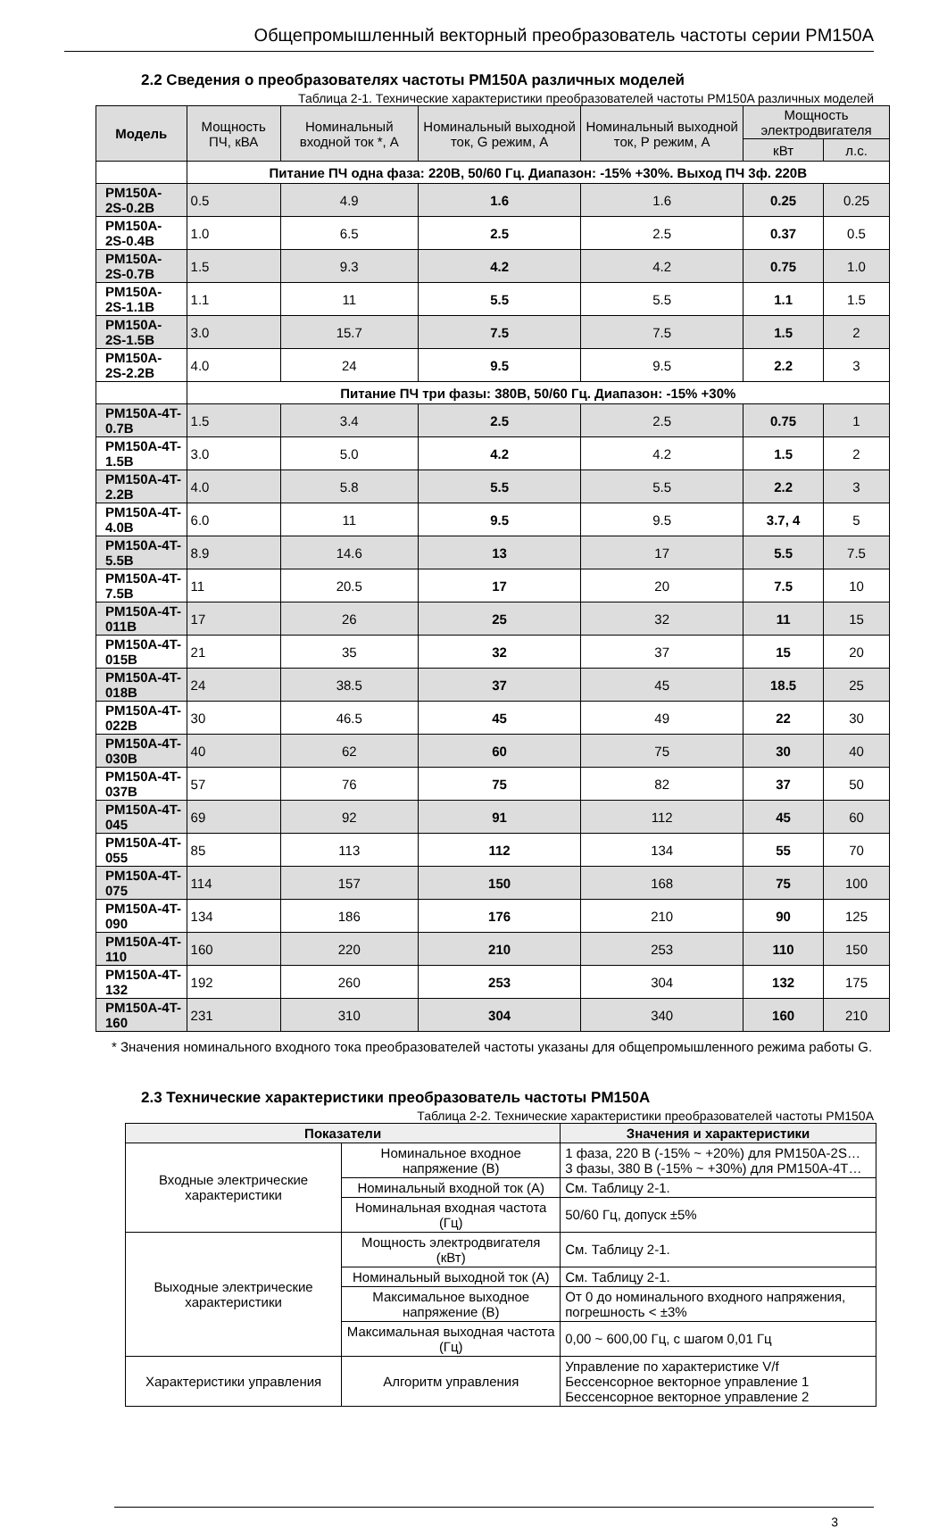Общепромышленный векторный преобразователь частоты серии PM150A
2.2 Сведения о преобразователях частоты PM150A различных моделей
Таблица 2-1. Технические характеристики преобразователей частоты PM150A различных моделей
| Модель | Мощность ПЧ, кВА | Номинальный входной ток *, А | Номинальный выходной ток, G режим, А | Номинальный выходной ток, Р режим, А | Мощность электродвигателя | |
| --- | --- | --- | --- | --- | --- | --- |
| | | | | | кВт | л.с. |
| | Питание ПЧ одна фаза: 220В, 50/60 Гц. Диапазон: -15% +30%. Выход ПЧ 3ф. 220В | | | | | |
| PM150A-2S-0.2B | 0.5 | 4.9 | 1.6 | 1.6 | 0.25 | 0.25 |
| PM150A-2S-0.4B | 1.0 | 6.5 | 2.5 | 2.5 | 0.37 | 0.5 |
| PM150A-2S-0.7B | 1.5 | 9.3 | 4.2 | 4.2 | 0.75 | 1.0 |
| PM150A-2S-1.1B | 1.1 | 11 | 5.5 | 5.5 | 1.1 | 1.5 |
| PM150A-2S-1.5B | 3.0 | 15.7 | 7.5 | 7.5 | 1.5 | 2 |
| PM150A-2S-2.2B | 4.0 | 24 | 9.5 | 9.5 | 2.2 | 3 |
| | Питание ПЧ три фазы: 380В, 50/60 Гц. Диапазон: -15% +30% | | | | | |
| PM150A-4T-0.7B | 1.5 | 3.4 | 2.5 | 2.5 | 0.75 | 1 |
| PM150A-4T-1.5B | 3.0 | 5.0 | 4.2 | 4.2 | 1.5 | 2 |
| PM150A-4T-2.2B | 4.0 | 5.8 | 5.5 | 5.5 | 2.2 | 3 |
| PM150A-4T-4.0B | 6.0 | 11 | 9.5 | 9.5 | 3.7, 4 | 5 |
| PM150A-4T-5.5B | 8.9 | 14.6 | 13 | 17 | 5.5 | 7.5 |
| PM150A-4T-7.5B | 11 | 20.5 | 17 | 20 | 7.5 | 10 |
| PM150A-4T-011B | 17 | 26 | 25 | 32 | 11 | 15 |
| PM150A-4T-015B | 21 | 35 | 32 | 37 | 15 | 20 |
| PM150A-4T-018B | 24 | 38.5 | 37 | 45 | 18.5 | 25 |
| PM150A-4T-022B | 30 | 46.5 | 45 | 49 | 22 | 30 |
| PM150A-4T-030B | 40 | 62 | 60 | 75 | 30 | 40 |
| PM150A-4T-037B | 57 | 76 | 75 | 82 | 37 | 50 |
| PM150A-4T-045 | 69 | 92 | 91 | 112 | 45 | 60 |
| PM150A-4T-055 | 85 | 113 | 112 | 134 | 55 | 70 |
| PM150A-4T-075 | 114 | 157 | 150 | 168 | 75 | 100 |
| PM150A-4T-090 | 134 | 186 | 176 | 210 | 90 | 125 |
| PM150A-4T-110 | 160 | 220 | 210 | 253 | 110 | 150 |
| PM150A-4T-132 | 192 | 260 | 253 | 304 | 132 | 175 |
| PM150A-4T-160 | 231 | 310 | 304 | 340 | 160 | 210 |
* Значения номинального входного тока преобразователей частоты указаны для общепромышленного режима работы G.
2.3 Технические характеристики преобразователь частоты PM150A
Таблица 2-2. Технические характеристики преобразователей частоты PM150A
| Показатели | | Значения и характеристики |
| --- | --- | --- |
| Входные электрические характеристики | Номинальное входное напряжение (В) | 1 фаза, 220 В (-15% ~ +20%) для PM150A-2S… 3 фазы, 380 В (-15% ~ +30%) для PM150A-4T… |
| | Номинальный входной ток (А) | См. Таблицу 2-1. |
| | Номинальная входная частота (Гц) | 50/60 Гц, допуск ±5% |
| Выходные электрические характеристики | Мощность электродвигателя (кВт) | См. Таблицу 2-1. |
| | Номинальный выходной ток (А) | См. Таблицу 2-1. |
| | Максимальное выходное напряжение (В) | От 0 до номинального входного напряжения, погрешность < ±3% |
| | Максимальная выходная частота (Гц) | 0,00 ~ 600,00 Гц, с шагом 0,01 Гц |
| Характеристики управления | Алгоритм управления | Управление по характеристике V/f Бессенсорное векторное управление 1 Бессенсорное векторное управление 2 |
3